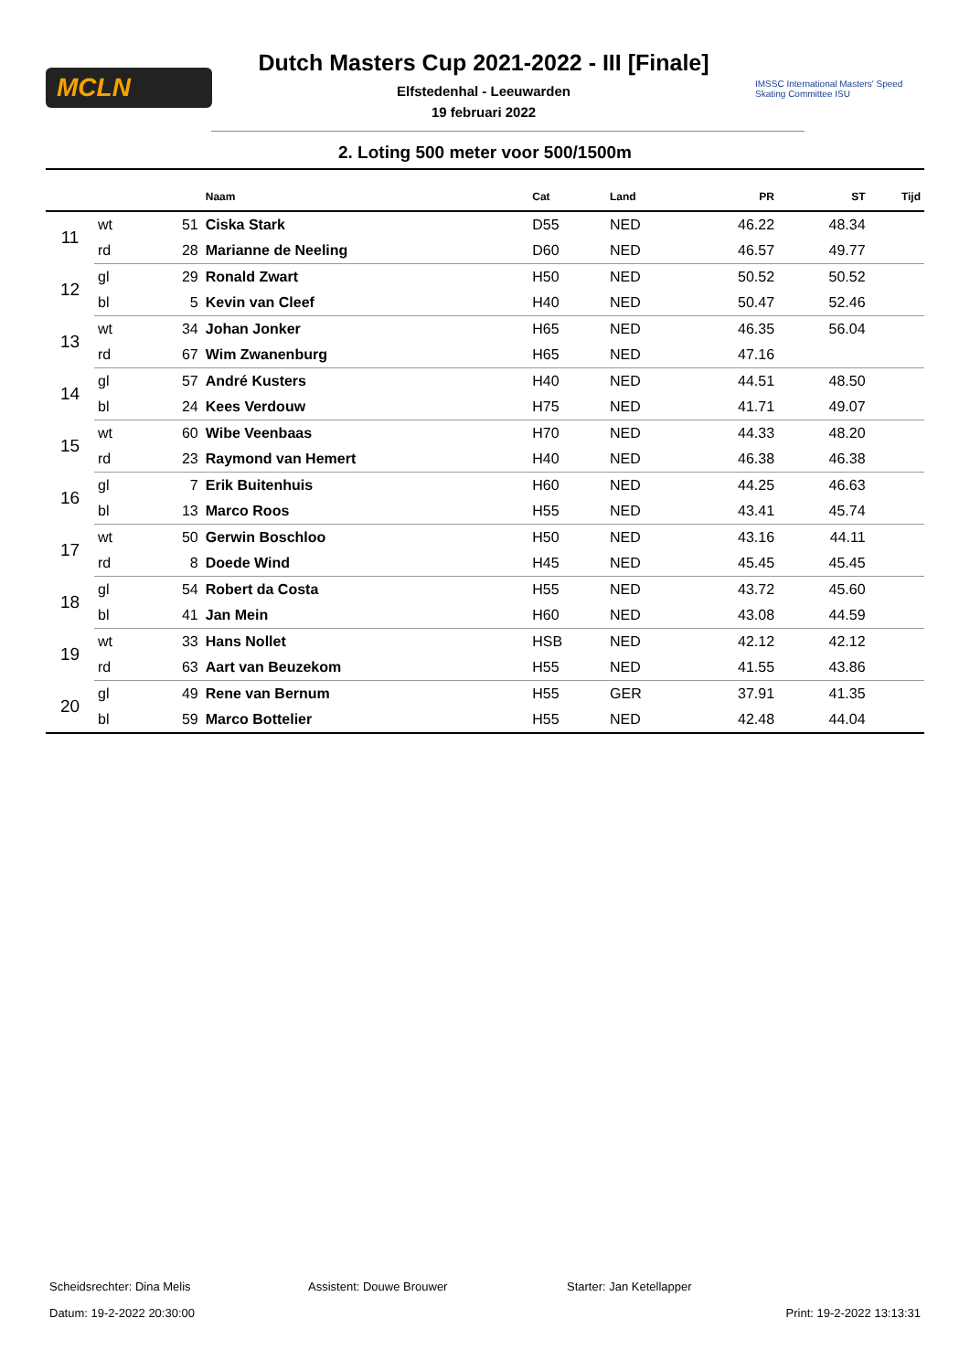MCLN
Dutch Masters Cup 2021-2022 - III [Finale]
Elfstedenhal - Leeuwarden
19 februari 2022
IMSSC International Masters' Speed Skating Committee ISU
2. Loting 500 meter voor 500/1500m
| | | | Naam | Cat | Land | PR | ST | Tijd |
| --- | --- | --- | --- | --- | --- | --- | --- | --- |
| 11 | wt | 51 | Ciska Stark | D55 | NED | 46.22 | 48.34 | |
| | rd | 28 | Marianne de Neeling | D60 | NED | 46.57 | 49.77 | |
| 12 | gl | 29 | Ronald Zwart | H50 | NED | 50.52 | 50.52 | |
| | bl | 5 | Kevin van Cleef | H40 | NED | 50.47 | 52.46 | |
| 13 | wt | 34 | Johan Jonker | H65 | NED | 46.35 | 56.04 | |
| | rd | 67 | Wim Zwanenburg | H65 | NED | 47.16 | | |
| 14 | gl | 57 | André Kusters | H40 | NED | 44.51 | 48.50 | |
| | bl | 24 | Kees Verdouw | H75 | NED | 41.71 | 49.07 | |
| 15 | wt | 60 | Wibe Veenbaas | H70 | NED | 44.33 | 48.20 | |
| | rd | 23 | Raymond van Hemert | H40 | NED | 46.38 | 46.38 | |
| 16 | gl | 7 | Erik Buitenhuis | H60 | NED | 44.25 | 46.63 | |
| | bl | 13 | Marco Roos | H55 | NED | 43.41 | 45.74 | |
| 17 | wt | 50 | Gerwin Boschloo | H50 | NED | 43.16 | 44.11 | |
| | rd | 8 | Doede Wind | H45 | NED | 45.45 | 45.45 | |
| 18 | gl | 54 | Robert da Costa | H55 | NED | 43.72 | 45.60 | |
| | bl | 41 | Jan Mein | H60 | NED | 43.08 | 44.59 | |
| 19 | wt | 33 | Hans Nollet | HSB | NED | 42.12 | 42.12 | |
| | rd | 63 | Aart van Beuzekom | H55 | NED | 41.55 | 43.86 | |
| 20 | gl | 49 | Rene van Bernum | H55 | GER | 37.91 | 41.35 | |
| | bl | 59 | Marco Bottelier | H55 | NED | 42.48 | 44.04 | |
Scheidsrechter: Dina Melis Assistent: Douwe Brouwer Starter: Jan Ketellapper
Datum: 19-2-2022 20:30:00 Print: 19-2-2022 13:13:31